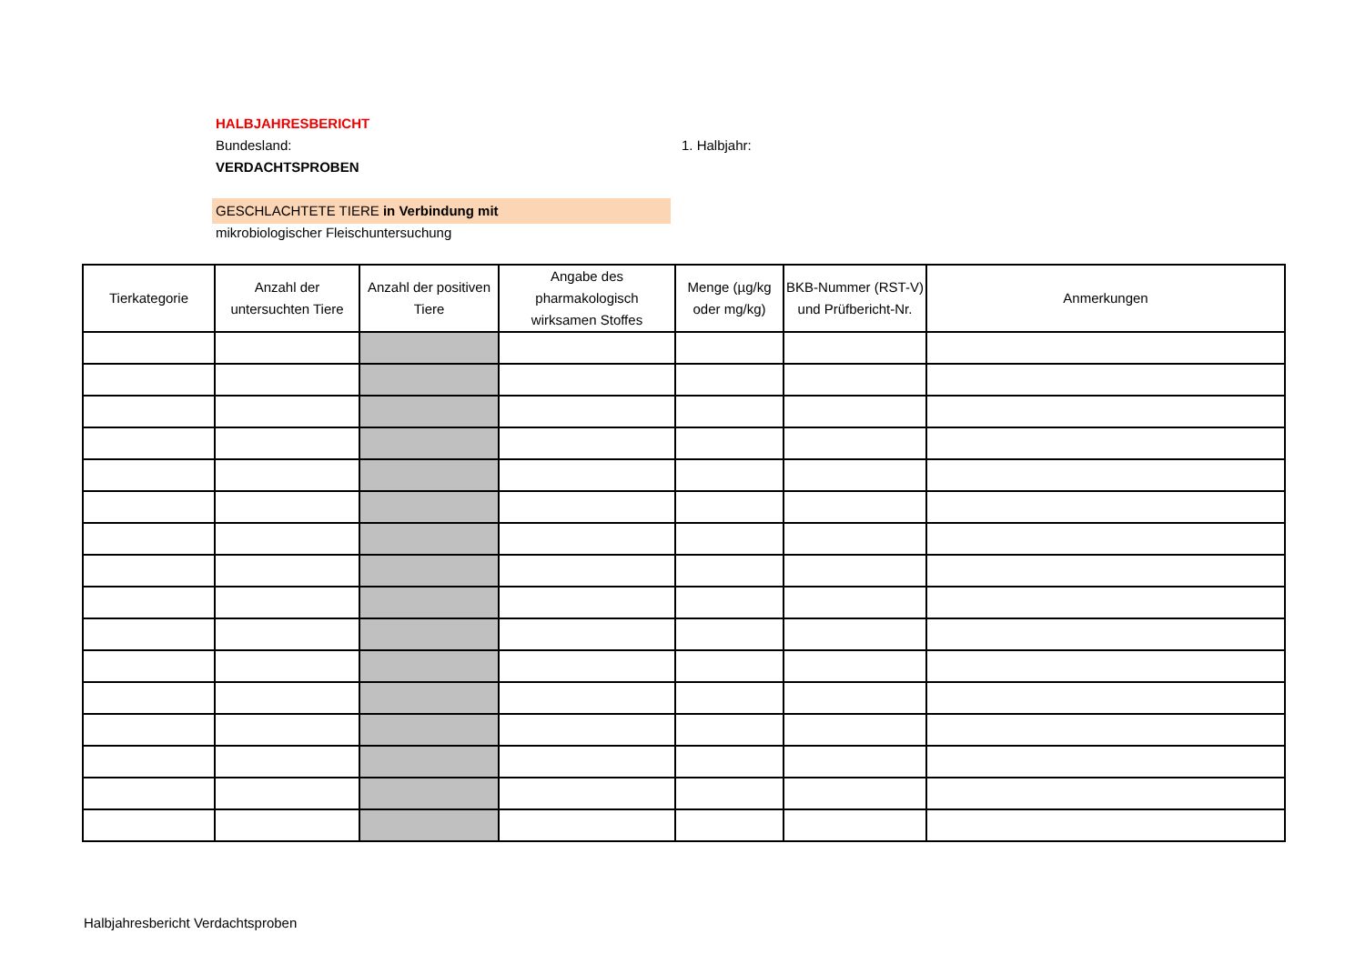HALBJAHRESBERICHT
Bundesland: 1. Halbjahr:
VERDACHTSPROBEN
GESCHLACHTETE TIERE in Verbindung mit
mikrobiologischer Fleischuntersuchung
| Tierkategorie | Anzahl der untersuchten Tiere | Anzahl der positiven Tiere | Angabe des pharmakologisch wirksamen Stoffes | Menge (µg/kg oder mg/kg) | BKB-Nummer (RST-V) und Prüfbericht-Nr. | Anmerkungen |
| --- | --- | --- | --- | --- | --- | --- |
Halbjahresbericht Verdachtsproben